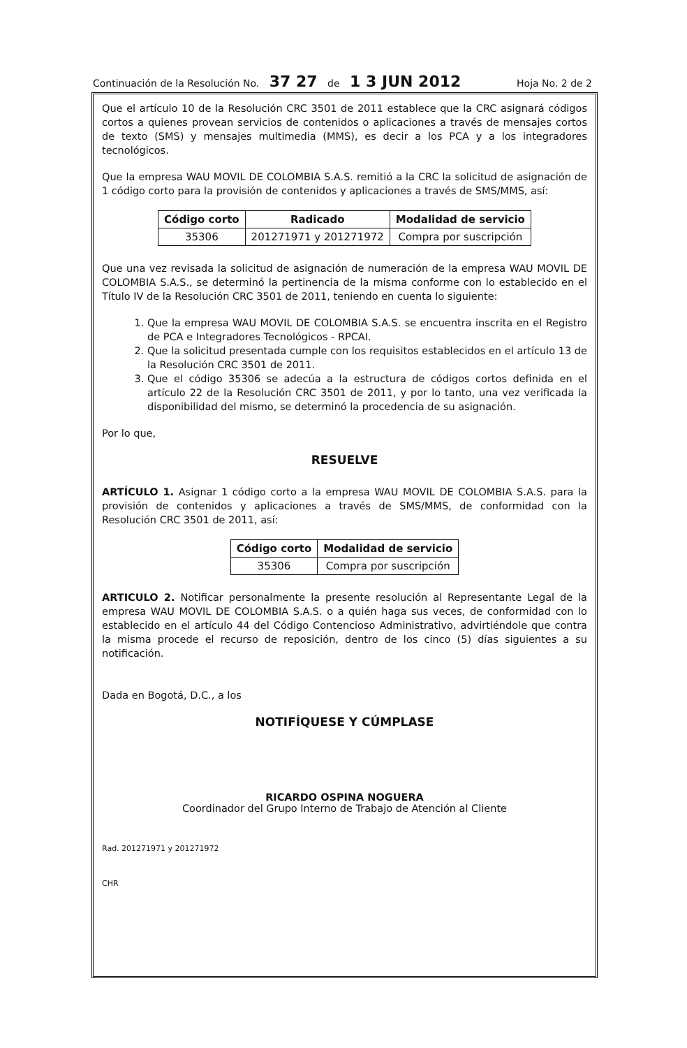Continuación de la Resolución No. 37 27 de 1 3 JUN 2012 Hoja No. 2 de 2
Que el artículo 10 de la Resolución CRC 3501 de 2011 establece que la CRC asignará códigos cortos a quienes provean servicios de contenidos o aplicaciones a través de mensajes cortos de texto (SMS) y mensajes multimedia (MMS), es decir a los PCA y a los integradores tecnológicos.
Que la empresa WAU MOVIL DE COLOMBIA S.A.S. remitió a la CRC la solicitud de asignación de 1 código corto para la provisión de contenidos y aplicaciones a través de SMS/MMS, así:
| Código corto | Radicado | Modalidad de servicio |
| --- | --- | --- |
| 35306 | 201271971 y 201271972 | Compra por suscripción |
Que una vez revisada la solicitud de asignación de numeración de la empresa WAU MOVIL DE COLOMBIA S.A.S., se determinó la pertinencia de la misma conforme con lo establecido en el Título IV de la Resolución CRC 3501 de 2011, teniendo en cuenta lo siguiente:
1. Que la empresa WAU MOVIL DE COLOMBIA S.A.S. se encuentra inscrita en el Registro de PCA e Integradores Tecnológicos - RPCAI.
2. Que la solicitud presentada cumple con los requisitos establecidos en el artículo 13 de la Resolución CRC 3501 de 2011.
3. Que el código 35306 se adecúa a la estructura de códigos cortos definida en el artículo 22 de la Resolución CRC 3501 de 2011, y por lo tanto, una vez verificada la disponibilidad del mismo, se determinó la procedencia de su asignación.
Por lo que,
RESUELVE
ARTÍCULO 1. Asignar 1 código corto a la empresa WAU MOVIL DE COLOMBIA S.A.S. para la provisión de contenidos y aplicaciones a través de SMS/MMS, de conformidad con la Resolución CRC 3501 de 2011, así:
| Código corto | Modalidad de servicio |
| --- | --- |
| 35306 | Compra por suscripción |
ARTICULO 2. Notificar personalmente la presente resolución al Representante Legal de la empresa WAU MOVIL DE COLOMBIA S.A.S. o a quién haga sus veces, de conformidad con lo establecido en el artículo 44 del Código Contencioso Administrativo, advirtiéndole que contra la misma procede el recurso de reposición, dentro de los cinco (5) días siguientes a su notificación.
Dada en Bogotá, D.C., a los
NOTIFÍQUESE Y CÚMPLASE
RICARDO OSPINA NOGUERA
Coordinador del Grupo Interno de Trabajo de Atención al Cliente
Rad. 201271971 y 201271972
CHR